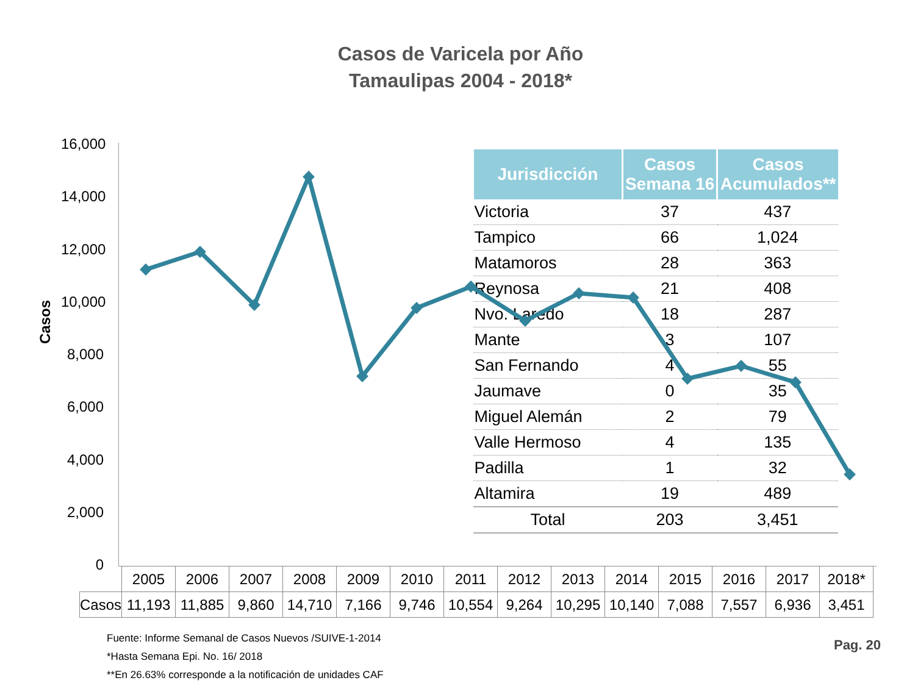Casos de Varicela por Año
Tamaulipas 2004 - 2018*
Casos
16,000
14,000
12,000
10,000
8,000
6,000
4,000
2,000
0
| Jurisdicción | Casos Semana 16 | Casos Acumulados** |
| --- | --- | --- |
| Victoria | 37 | 437 |
| Tampico | 66 | 1,024 |
| Matamoros | 28 | 363 |
| Reynosa | 21 | 408 |
| Nvo. Laredo | 18 | 287 |
| Mante | 3 | 107 |
| San Fernando | 4 | 55 |
| Jaumave | 0 | 35 |
| Miguel Alemán | 2 | 79 |
| Valle Hermoso | 4 | 135 |
| Padilla | 1 | 32 |
| Altamira | 19 | 489 |
| Total | 203 | 3,451 |
| | 2005 | 2006 | 2007 | 2008 | 2009 | 2010 | 2011 | 2012 | 2013 | 2014 | 2015 | 2016 | 2017 | 2018* |
| Casos | 11,193 | 11,885 | 9,860 | 14,710 | 7,166 | 9,746 | 10,554 | 9,264 | 10,295 | 10,140 | 7,088 | 7,557 | 6,936 | 3,451 |
Fuente: Informe Semanal de Casos Nuevos /SUIVE-1-2014
*Hasta Semana Epi. No. 16/ 2018
**En 26.63% corresponde a la notificación de unidades CAF
Pag. 20